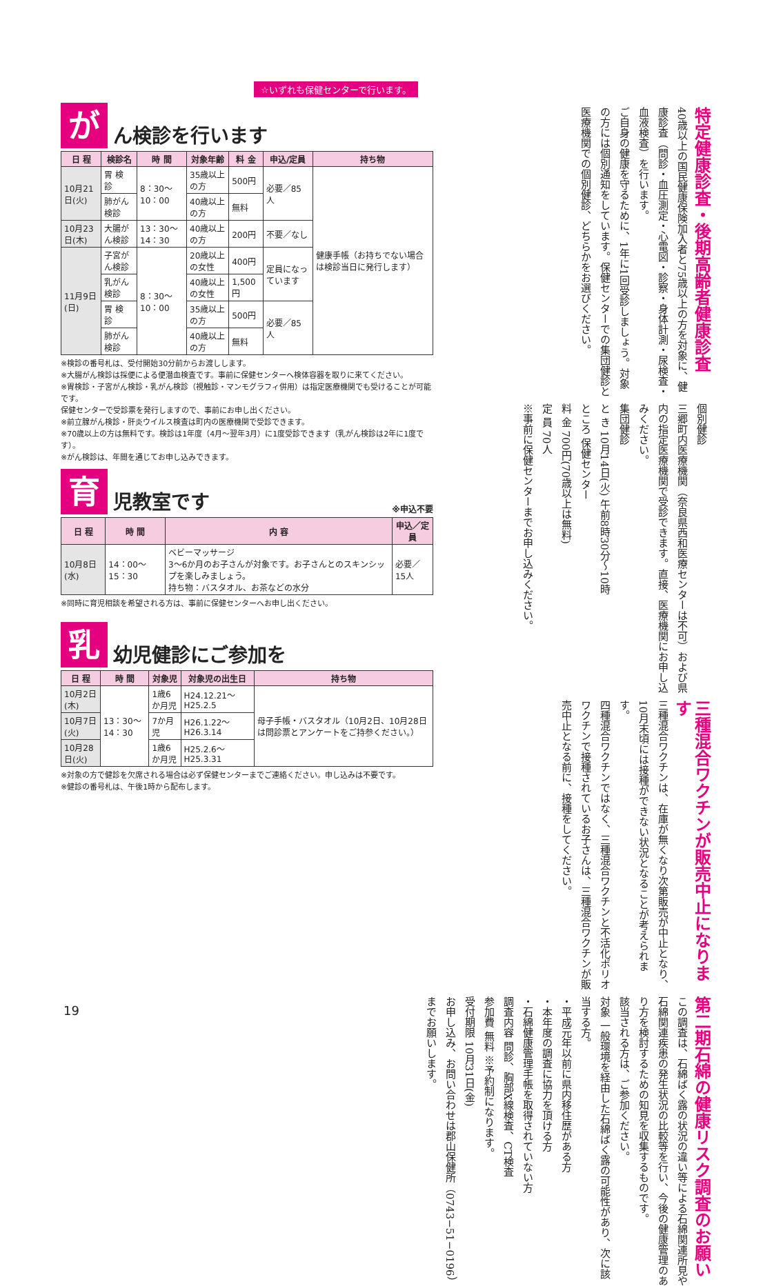☆いずれも保健センターで行います。
が
ん検診を行います
| 日 程 | 検診名 | 時 間 | 対象年齢 | 料 金 | 申込/定員 | 持ち物 |
| --- | --- | --- | --- | --- | --- | --- |
| 10月21日(火) | 胃 検 診 | 8：30〜10：00 | 35歳以上の方 | 500円 | 必要／85人 | 健康手帳（お持ちでない場合は検診当日に発行します） |
| | 肺がん検診 | | 40歳以上の方 | 無料 | | |
| 10月23日(木) | 大腸がん検診 | 13：30〜14：30 | 40歳以上の方 | 200円 | 不要／なし | |
| 11月9日(日) | 子宮がん検診 | 8：30〜10：00 | 20歳以上の女性 | 400円 | 定員になっています | |
| | 乳がん検診 | | 40歳以上の女性 | 1,500円 | | |
| | 胃 検 診 | | 35歳以上の方 | 500円 | 必要／85人 | |
| | 肺がん検診 | | 40歳以上の方 | 無料 | | |
※検診の番号札は、受付開始30分前からお渡しします。
※大腸がん検診は採便による便潜血検査です。事前に保健センターへ検体容器を取りに来てください。
※胃検診・子宮がん検診・乳がん検診（視触診・マンモグラフィ併用）は指定医療機関でも受けることが可能です。
保健センターで受診票を発行しますので、事前にお申し出ください。
※前立腺がん検診・肝炎ウイルス検査は町内の医療機関で受診できます。
※70歳以上の方は無料です。検診は1年度（4月〜翌年3月）に1度受診できます（乳がん検診は2年に1度です）。
※がん検診は、年間を通じてお申し込みできます。
育
児教室です
※申込不要
| 日 程 | 時 間 | 内 容 | 申込／定員 |
| --- | --- | --- | --- |
| 10月8日(水) | 14：00〜15：30 | ベビーマッサージ 3〜6か月のお子さんが対象です。お子さんとのスキンシップを楽しみましょう。 持ち物：バスタオル、お茶などの水分 | 必要／15人 |
※同時に育児相談を希望される方は、事前に保健センターへお申し出ください。
乳
幼児健診にご参加を
| 日 程 | 時 間 | 対象児 | 対象児の出生日 | 持ち物 |
| --- | --- | --- | --- | --- |
| 10月2日(木) | 13：30〜14：30 | 1歳6か月児 | H24.12.21〜H25.2.5 | 母子手帳・バスタオル（10月2日、10月28日は問診票とアンケートをご持参ください。） |
| 10月7日(火) | | 7か月児 | H26.1.22〜H26.3.14 | |
| 10月28日(火) | | 1歳6か月児 | H25.2.6〜H25.3.31 | |
※対象の方で健診を欠席される場合は必ず保健センターまでご連絡ください。申し込みは不要です。
※健診の番号札は、午後1時から配布します。
特定健康診査・後期高齢者健康診査
40歳以上の国民健康保険加入者と75歳以上の方を対象に、健康診査（問診・血圧測定・心電図・診察・身体計測・尿検査・血液検査）を行います。
ご自身の健康を守るために、1年に1回受診しましょう。対象の方には個別通知をしています。保健センターでの集団健診と医療機関での個別健診、どちらかをお選びください。
個別健診
三郷町内医療機関（奈良県西和医療センターは不可）および県内の指定医療機関で受診できます。直接、医療機関にお申し込みください。
集団健診
と き 10月14日(火) 午前8時30分〜10時
ところ 保健センター
料 金 700円(70歳以上は無料)
定 員 70人
※事前に保健センターまでお申し込みください。
三種混合ワクチンが販売中止になります
三種混合ワクチンは、在庫が無くなり次第販売が中止となり、10月末頃には接種ができない状況となることが考えられます。
四種混合ワクチンではなく、三種混合ワクチンと不活化ポリオワクチンで接種されているお子さんは、三種混合ワクチンが販売中止となる前に、接種をしてください。
第二期石綿の健康リスク調査のお願い
この調査は、石綿ばく露の状況の違い等による石綿関連所見や石綿関連疾患の発生状況の比較等を行い、今後の健康管理のあり方を検討するための知見を収集するものです。
該当される方は、ご参加ください。
対象 一般環境を経由した石綿ばく露の可能性があり、次に該当する方。
・平成元年以前に県内移住歴がある方
・本年度の調査に協力を頂ける方
・石綿健康管理手帳を取得されていない方
調査内容 問診、胸部X線検査、CT検査
参加費 無料 ※予約制になります。
受付期限 10月31日(金)
お申し込み、お問い合わせは郡山保健所（0743−51−0196）までお願いします。
19